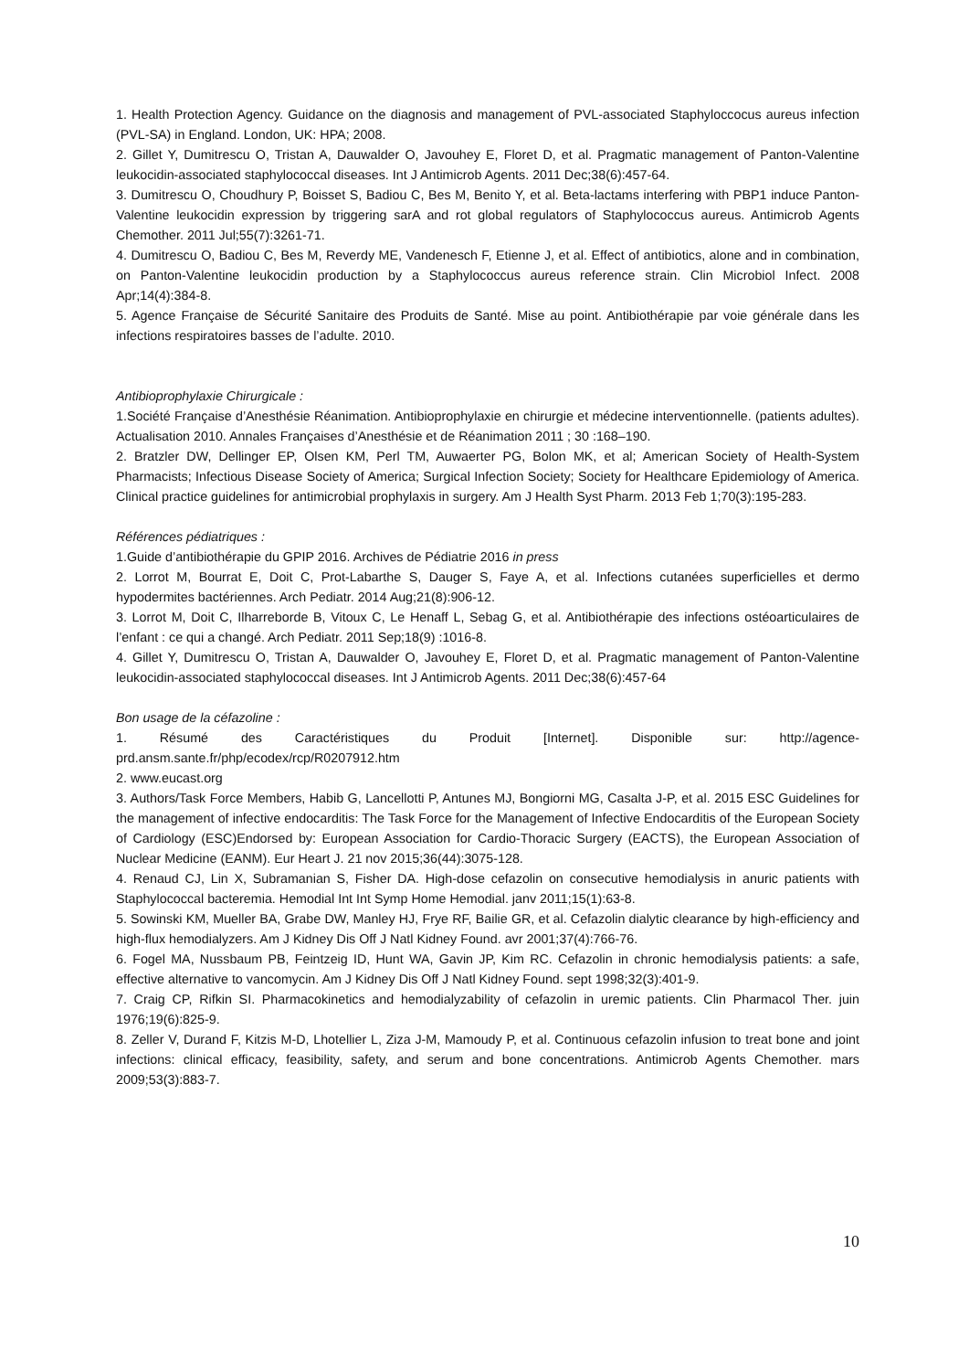1. Health Protection Agency. Guidance on the diagnosis and management of PVL-associated Staphyloccocus aureus infection (PVL-SA) in England. London, UK: HPA; 2008.
2. Gillet Y, Dumitrescu O, Tristan A, Dauwalder O, Javouhey E, Floret D, et al. Pragmatic management of Panton-Valentine leukocidin-associated staphylococcal diseases. Int J Antimicrob Agents. 2011 Dec;38(6):457-64.
3. Dumitrescu O, Choudhury P, Boisset S, Badiou C, Bes M, Benito Y, et al. Beta-lactams interfering with PBP1 induce Panton-Valentine leukocidin expression by triggering sarA and rot global regulators of Staphylococcus aureus. Antimicrob Agents Chemother. 2011 Jul;55(7):3261-71.
4. Dumitrescu O, Badiou C, Bes M, Reverdy ME, Vandenesch F, Etienne J, et al. Effect of antibiotics, alone and in combination, on Panton-Valentine leukocidin production by a Staphylococcus aureus reference strain. Clin Microbiol Infect. 2008 Apr;14(4):384-8.
5. Agence Française de Sécurité Sanitaire des Produits de Santé. Mise au point. Antibiothérapie par voie générale dans les infections respiratoires basses de l’adulte. 2010.
Antibioprophylaxie Chirurgicale :
1.Société Française d’Anesthésie Réanimation. Antibioprophylaxie en chirurgie et médecine interventionnelle. (patients adultes). Actualisation 2010. Annales Françaises d’Anesthésie et de Réanimation 2011 ; 30 :168–190.
2. Bratzler DW, Dellinger EP, Olsen KM, Perl TM, Auwaerter PG, Bolon MK, et al; American Society of Health-System Pharmacists; Infectious Disease Society of America; Surgical Infection Society; Society for Healthcare Epidemiology of America. Clinical practice guidelines for antimicrobial prophylaxis in surgery. Am J Health Syst Pharm. 2013 Feb 1;70(3):195-283.
Références pédiatriques :
1.Guide d’antibiothérapie du GPIP 2016. Archives de Pédiatrie 2016 in press
2. Lorrot M, Bourrat E, Doit C, Prot-Labarthe S, Dauger S, Faye A, et al. Infections cutanées superficielles et dermo hypodermites bactériennes. Arch Pediatr. 2014 Aug;21(8):906-12.
3. Lorrot M, Doit C, Ilharreborde B, Vitoux C, Le Henaff L, Sebag G, et al. Antibiothérapie des infections ostéoarticulaires de l’enfant : ce qui a changé. Arch Pediatr. 2011 Sep;18(9) :1016-8.
4. Gillet Y, Dumitrescu O, Tristan A, Dauwalder O, Javouhey E, Floret D, et al. Pragmatic management of Panton-Valentine leukocidin-associated staphylococcal diseases. Int J Antimicrob Agents. 2011 Dec;38(6):457-64
Bon usage de la céfazoline :
1. Résumé des Caractéristiques du Produit [Internet]. Disponible sur: http://agence-prd.ansm.sante.fr/php/ecodex/rcp/R0207912.htm
2. www.eucast.org
3. Authors/Task Force Members, Habib G, Lancellotti P, Antunes MJ, Bongiorni MG, Casalta J-P, et al. 2015 ESC Guidelines for the management of infective endocarditis: The Task Force for the Management of Infective Endocarditis of the European Society of Cardiology (ESC)Endorsed by: European Association for Cardio-Thoracic Surgery (EACTS), the European Association of Nuclear Medicine (EANM). Eur Heart J. 21 nov 2015;36(44):3075-128.
4. Renaud CJ, Lin X, Subramanian S, Fisher DA. High-dose cefazolin on consecutive hemodialysis in anuric patients with Staphylococcal bacteremia. Hemodial Int Int Symp Home Hemodial. janv 2011;15(1):63-8.
5. Sowinski KM, Mueller BA, Grabe DW, Manley HJ, Frye RF, Bailie GR, et al. Cefazolin dialytic clearance by high-efficiency and high-flux hemodialyzers. Am J Kidney Dis Off J Natl Kidney Found. avr 2001;37(4):766-76.
6. Fogel MA, Nussbaum PB, Feintzeig ID, Hunt WA, Gavin JP, Kim RC. Cefazolin in chronic hemodialysis patients: a safe, effective alternative to vancomycin. Am J Kidney Dis Off J Natl Kidney Found. sept 1998;32(3):401-9.
7. Craig CP, Rifkin SI. Pharmacokinetics and hemodialyzability of cefazolin in uremic patients. Clin Pharmacol Ther. juin 1976;19(6):825-9.
8. Zeller V, Durand F, Kitzis M-D, Lhotellier L, Ziza J-M, Mamoudy P, et al. Continuous cefazolin infusion to treat bone and joint infections: clinical efficacy, feasibility, safety, and serum and bone concentrations. Antimicrob Agents Chemother. mars 2009;53(3):883-7.
10